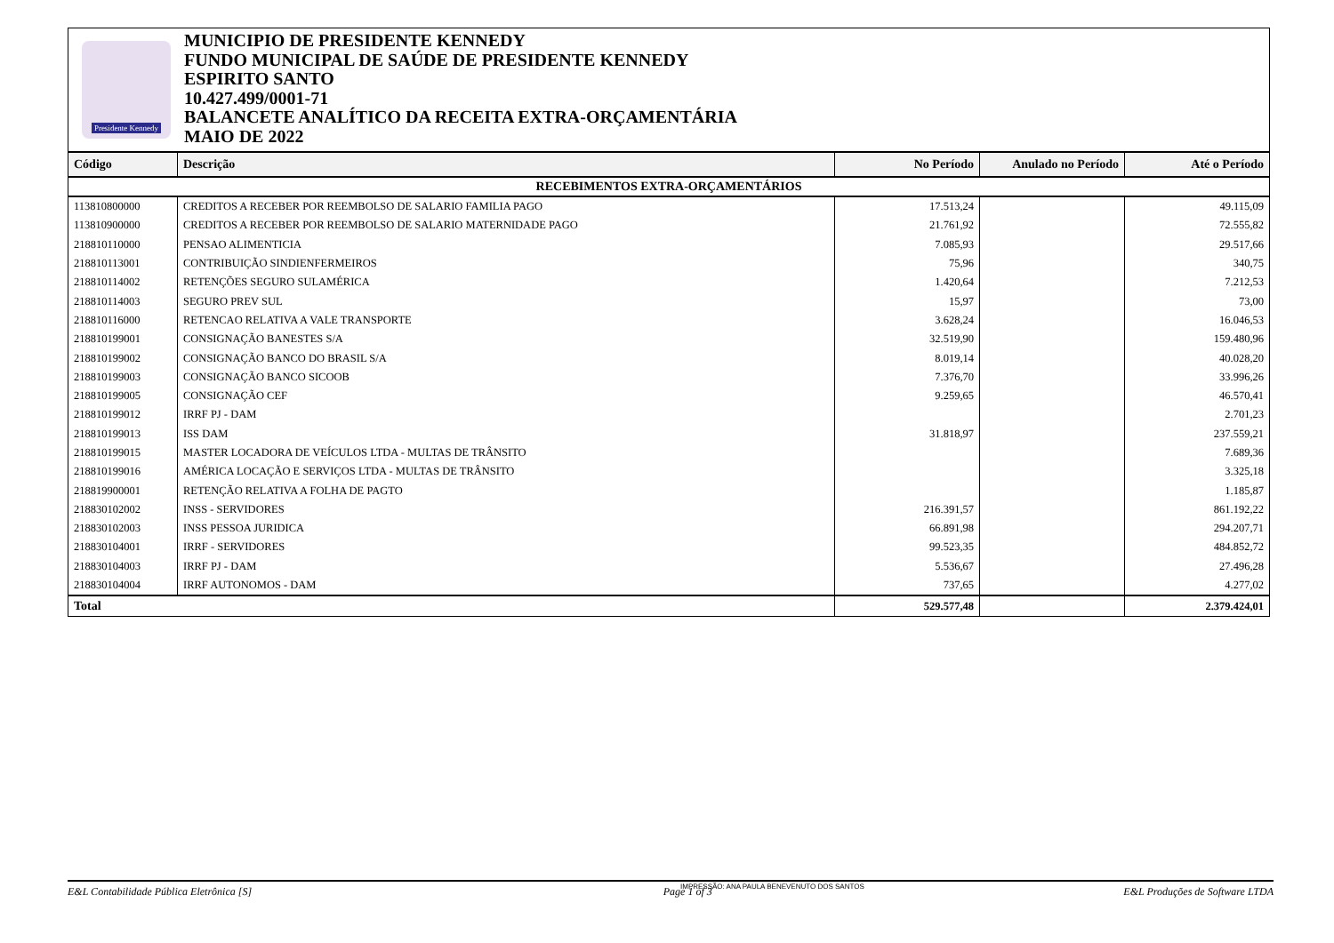Presidente Kennedy
MUNICIPIO DE PRESIDENTE KENNEDY
FUNDO MUNICIPAL DE SAÚDE DE PRESIDENTE KENNEDY
ESPIRITO SANTO
10.427.499/0001-71
BALANCETE ANALÍTICO DA RECEITA EXTRA-ORÇAMENTÁRIA
MAIO DE 2022
| Código | Descrição | No Período | Anulado no Período | Até o Período |
| --- | --- | --- | --- | --- |
| RECEBIMENTOS EXTRA-ORÇAMENTÁRIOS | | | | |
| 113810800000 | CREDITOS A RECEBER POR REEMBOLSO DE SALARIO FAMILIA PAGO | 17.513,24 | | 49.115,09 |
| 113810900000 | CREDITOS A RECEBER POR REEMBOLSO DE SALARIO MATERNIDADE PAGO | 21.761,92 | | 72.555,82 |
| 218810110000 | PENSAO ALIMENTICIA | 7.085,93 | | 29.517,66 |
| 218810113001 | CONTRIBUIÇÃO SINDIENFERMEIROS | 75,96 | | 340,75 |
| 218810114002 | RETENÇÕES SEGURO SULAMÉRICA | 1.420,64 | | 7.212,53 |
| 218810114003 | SEGURO PREV SUL | 15,97 | | 73,00 |
| 218810116000 | RETENCAO RELATIVA A VALE TRANSPORTE | 3.628,24 | | 16.046,53 |
| 218810199001 | CONSIGNAÇÃO BANESTES S/A | 32.519,90 | | 159.480,96 |
| 218810199002 | CONSIGNAÇÃO BANCO DO BRASIL S/A | 8.019,14 | | 40.028,20 |
| 218810199003 | CONSIGNAÇÃO BANCO SICOOB | 7.376,70 | | 33.996,26 |
| 218810199005 | CONSIGNAÇÃO CEF | 9.259,65 | | 46.570,41 |
| 218810199012 | IRRF PJ - DAM | | | 2.701,23 |
| 218810199013 | ISS DAM | 31.818,97 | | 237.559,21 |
| 218810199015 | MASTER LOCADORA DE VEÍCULOS LTDA - MULTAS DE TRÂNSITO | | | 7.689,36 |
| 218810199016 | AMÉRICA LOCAÇÃO E SERVIÇOS LTDA - MULTAS DE TRÂNSITO | | | 3.325,18 |
| 218819900001 | RETENÇÃO RELATIVA A FOLHA DE PAGTO | | | 1.185,87 |
| 218830102002 | INSS - SERVIDORES | 216.391,57 | | 861.192,22 |
| 218830102003 | INSS PESSOA JURIDICA | 66.891,98 | | 294.207,71 |
| 218830104001 | IRRF - SERVIDORES | 99.523,35 | | 484.852,72 |
| 218830104003 | IRRF PJ - DAM | 5.536,67 | | 27.496,28 |
| 218830104004 | IRRF AUTONOMOS - DAM | 737,65 | | 4.277,02 |
| Total | | 529.577,48 | | 2.379.424,01 |
IMPRESSÃO: ANA PAULA BENEVENUTO DOS SANTOS
E&L Contabilidade Pública Eletrônica [S] Page 1 of 3 E&L Produções de Software LTDA